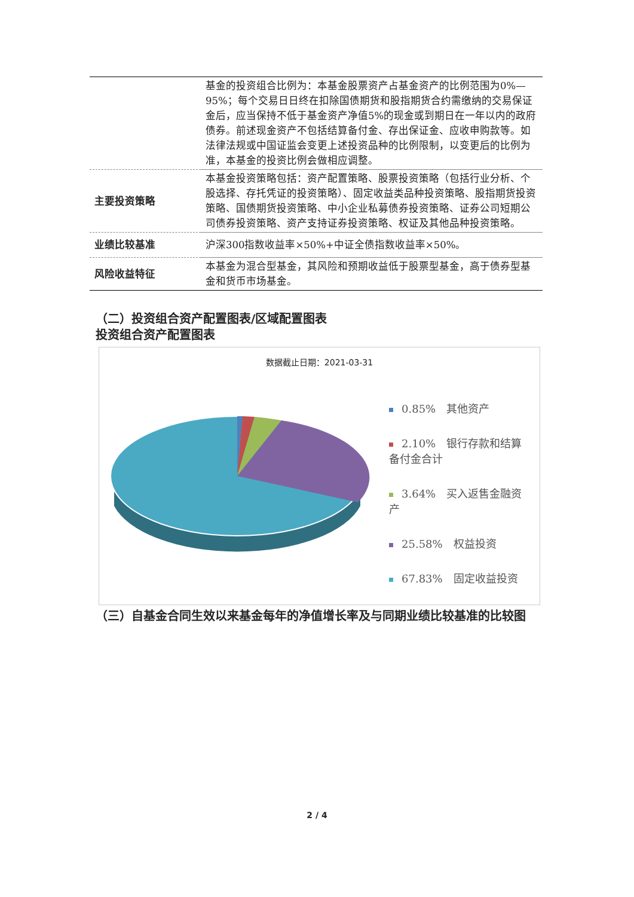| | 基金的投资组合比例为：本基金股票资产占基金资产的比例范围为0%—95%；每个交易日日终在扣除国债期货和股指期货合约需缴纳的交易保证金后，应当保持不低于基金资产净值5%的现金或到期日在一年以内的政府债券。前述现金资产不包括结算备付金、存出保证金、应收申购款等。如法律法规或中国证监会变更上述投资品种的比例限制，以变更后的比例为准，本基金的投资比例会做相应调整。 |
| 主要投资策略 | 本基金投资策略包括：资产配置策略、股票投资策略（包括行业分析、个股选择、存托凭证的投资策略）、固定收益类品种投资策略、股指期货投资策略、国债期货投资策略、中小企业私募债券投资策略、证券公司短期公司债券投资策略、资产支持证券投资策略、权证及其他品种投资策略。 |
| 业绩比较基准 | 沪深300指数收益率×50%+中证全债指数收益率×50%。 |
| 风险收益特征 | 本基金为混合型基金，其风险和预期收益低于股票型基金，高于债券型基金和货币市场基金。 |
（二）投资组合资产配置图表/区域配置图表
投资组合资产配置图表
数据截止日期：2021-03-31
0.85%　其他资产
2.10%　银行存款和结算备付金合计
3.64%　买入返售金融资产
25.58%　权益投资
67.83%　固定收益投资
（三）自基金合同生效以来基金每年的净值增长率及与同期业绩比较基准的比较图
2 / 4